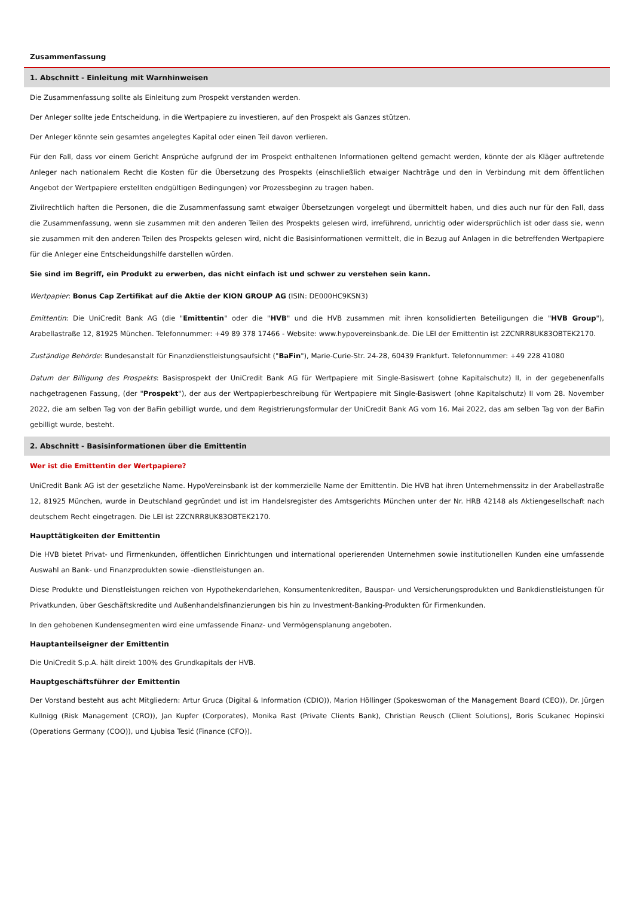Zusammenfassung
1. Abschnitt - Einleitung mit Warnhinweisen
Die Zusammenfassung sollte als Einleitung zum Prospekt verstanden werden.
Der Anleger sollte jede Entscheidung, in die Wertpapiere zu investieren, auf den Prospekt als Ganzes stützen.
Der Anleger könnte sein gesamtes angelegtes Kapital oder einen Teil davon verlieren.
Für den Fall, dass vor einem Gericht Ansprüche aufgrund der im Prospekt enthaltenen Informationen geltend gemacht werden, könnte der als Kläger auftretende Anleger nach nationalem Recht die Kosten für die Übersetzung des Prospekts (einschließlich etwaiger Nachträge und den in Verbindung mit dem öffentlichen Angebot der Wertpapiere erstellten endgültigen Bedingungen) vor Prozessbeginn zu tragen haben.
Zivilrechtlich haften die Personen, die die Zusammenfassung samt etwaiger Übersetzungen vorgelegt und übermittelt haben, und dies auch nur für den Fall, dass die Zusammenfassung, wenn sie zusammen mit den anderen Teilen des Prospekts gelesen wird, irreführend, unrichtig oder widersprüchlich ist oder dass sie, wenn sie zusammen mit den anderen Teilen des Prospekts gelesen wird, nicht die Basisinformationen vermittelt, die in Bezug auf Anlagen in die betreffenden Wertpapiere für die Anleger eine Entscheidungshilfe darstellen würden.
Sie sind im Begriff, ein Produkt zu erwerben, das nicht einfach ist und schwer zu verstehen sein kann.
Wertpapier: Bonus Cap Zertifikat auf die Aktie der KION GROUP AG (ISIN: DE000HC9KSN3)
Emittentin: Die UniCredit Bank AG (die "Emittentin" oder die "HVB" und die HVB zusammen mit ihren konsolidierten Beteiligungen die "HVB Group"), Arabellastraße 12, 81925 München. Telefonnummer: +49 89 378 17466 - Website: www.hypovereinsbank.de. Die LEI der Emittentin ist 2ZCNRR8UK83OBTEK2170.
Zuständige Behörde: Bundesanstalt für Finanzdienstleistungsaufsicht ("BaFin"), Marie-Curie-Str. 24-28, 60439 Frankfurt. Telefonnummer: +49 228 41080
Datum der Billigung des Prospekts: Basisprospekt der UniCredit Bank AG für Wertpapiere mit Single-Basiswert (ohne Kapitalschutz) II, in der gegebenenfalls nachgetragenen Fassung, (der "Prospekt"), der aus der Wertpapierbeschreibung für Wertpapiere mit Single-Basiswert (ohne Kapitalschutz) II vom 28. November 2022, die am selben Tag von der BaFin gebilligt wurde, und dem Registrierungsformular der UniCredit Bank AG vom 16. Mai 2022, das am selben Tag von der BaFin gebilligt wurde, besteht.
2. Abschnitt - Basisinformationen über die Emittentin
Wer ist die Emittentin der Wertpapiere?
UniCredit Bank AG ist der gesetzliche Name. HypoVereinsbank ist der kommerzielle Name der Emittentin. Die HVB hat ihren Unternehmenssitz in der Arabellastraße 12, 81925 München, wurde in Deutschland gegründet und ist im Handelsregister des Amtsgerichts München unter der Nr. HRB 42148 als Aktiengesellschaft nach deutschem Recht eingetragen. Die LEI ist 2ZCNRR8UK83OBTEK2170.
Haupttätigkeiten der Emittentin
Die HVB bietet Privat- und Firmenkunden, öffentlichen Einrichtungen und international operierenden Unternehmen sowie institutionellen Kunden eine umfassende Auswahl an Bank- und Finanzprodukten sowie -dienstleistungen an.
Diese Produkte und Dienstleistungen reichen von Hypothekendarlehen, Konsumentenkrediten, Bauspar- und Versicherungsprodukten und Bankdienstleistungen für Privatkunden, über Geschäftskredite und Außenhandelsfinanzierungen bis hin zu Investment-Banking-Produkten für Firmenkunden.
In den gehobenen Kundensegmenten wird eine umfassende Finanz- und Vermögensplanung angeboten.
Hauptanteilseigner der Emittentin
Die UniCredit S.p.A. hält direkt 100% des Grundkapitals der HVB.
Hauptgeschäftsführer der Emittentin
Der Vorstand besteht aus acht Mitgliedern: Artur Gruca (Digital & Information (CDIO)), Marion Höllinger (Spokeswoman of the Management Board (CEO)), Dr. Jürgen Kullnigg (Risk Management (CRO)), Jan Kupfer (Corporates), Monika Rast (Private Clients Bank), Christian Reusch (Client Solutions), Boris Scukanec Hopinski (Operations Germany (COO)), und Ljubisa Tesić (Finance (CFO)).